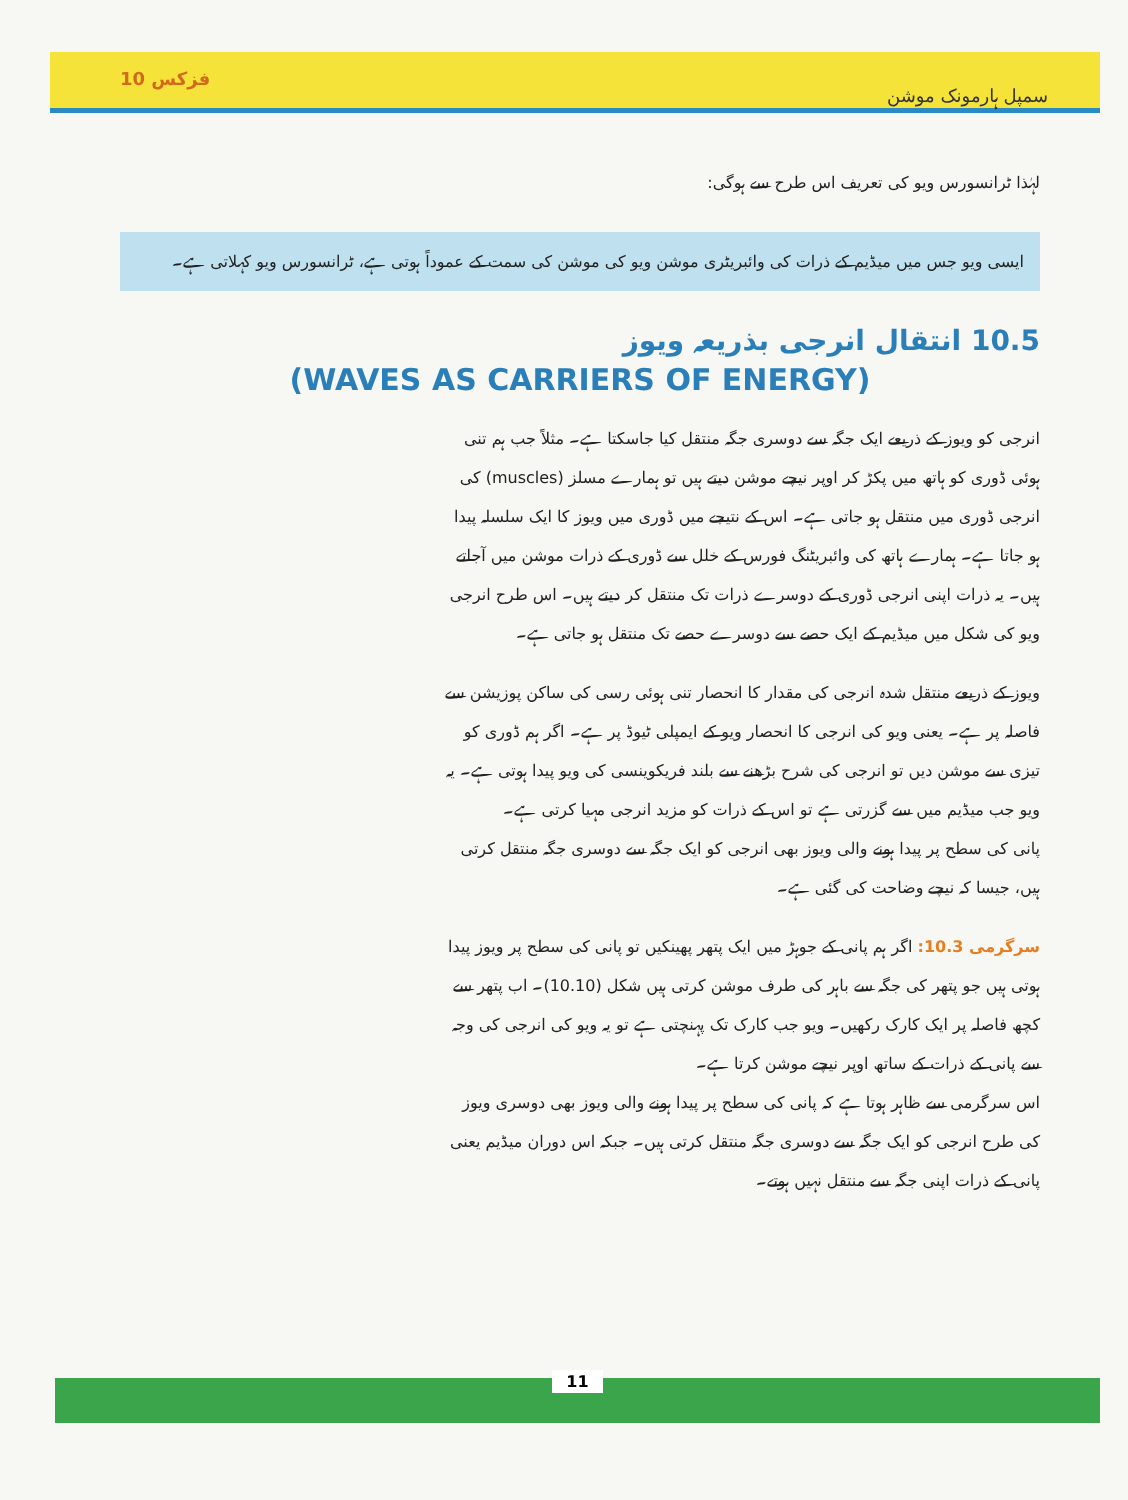فزکس 10 سمپل ہارمونک موشن
لہٰذا ٹرانسورس ویو کی تعریف اس طرح سے ہوگی:
ایسی ویو جس میں میڈیم کے ذرات کی وائبریٹری موشن ویو کی موشن کی سمت کے عموداً ہوتی ہے، ٹرانسورس ویو کہلاتی ہے۔
10.5 انتقال انرجی بذریعہ ویوز
(WAVES AS CARRIERS OF ENERGY)
انرجی کو ویوز کے ذریعے ایک جگہ سے دوسری جگہ منتقل کیا جاسکتا ہے۔ مثلاً جب ہم تنی ہوئی ڈوری کو ہاتھ میں پکڑ کر اوپر نیچے موشن دیتے ہیں تو ہمارے مسلز (muscles) کی انرجی ڈوری میں منتقل ہو جاتی ہے۔ اس کے نتیجے میں ڈوری میں ویوز کا ایک سلسلہ پیدا ہو جاتا ہے۔ ہمارے ہاتھ کی وائبریٹنگ فورس کے خلل سے ڈوری کے ذرات موشن میں آجاتے ہیں۔ یہ ذرات اپنی انرجی ڈوری کے دوسرے ذرات تک منتقل کر دیتے ہیں۔ اس طرح انرجی ویو کی شکل میں میڈیم کے ایک حصے سے دوسرے حصے تک منتقل ہو جاتی ہے۔
ویوز کے ذریعے منتقل شدہ انرجی کی مقدار کا انحصار تنی ہوئی رسی کی ساکن پوزیشن سے فاصلہ پر ہے۔ یعنی ویو کی انرجی کا انحصار ویو کے ایمپلی ٹیوڈ پر ہے۔ اگر ہم ڈوری کو تیزی سے موشن دیں تو انرجی کی شرح بڑھنے سے بلند فریکوینسی کی ویو پیدا ہوتی ہے۔ یہ ویو جب میڈیم میں سے گزرتی ہے تو اس کے ذرات کو مزید انرجی مہیا کرتی ہے۔
پانی کی سطح پر پیدا ہونے والی ویوز بھی انرجی کو ایک جگہ سے دوسری جگہ منتقل کرتی ہیں، جیسا کہ نیچے وضاحت کی گئی ہے۔
سرگرمی 10.3: اگر ہم پانی کے جوہڑ میں ایک پتھر پھینکیں تو پانی کی سطح پر ویوز پیدا ہوتی ہیں جو پتھر کی جگہ سے باہر کی طرف موشن کرتی ہیں شکل (10.10)۔ اب پتھر سے کچھ فاصلہ پر ایک کارک رکھیں۔ ویو جب کارک تک پہنچتی ہے تو یہ ویو کی انرجی کی وجہ سے پانی کے ذرات کے ساتھ اوپر نیچے موشن کرتا ہے۔
اس سرگرمی سے ظاہر ہوتا ہے کہ پانی کی سطح پر پیدا ہونے والی ویوز بھی دوسری ویوز کی طرح انرجی کو ایک جگہ سے دوسری جگہ منتقل کرتی ہیں۔ جبکہ اس دوران میڈیم یعنی پانی کے ذرات اپنی جگہ سے منتقل نہیں ہوتے۔
11